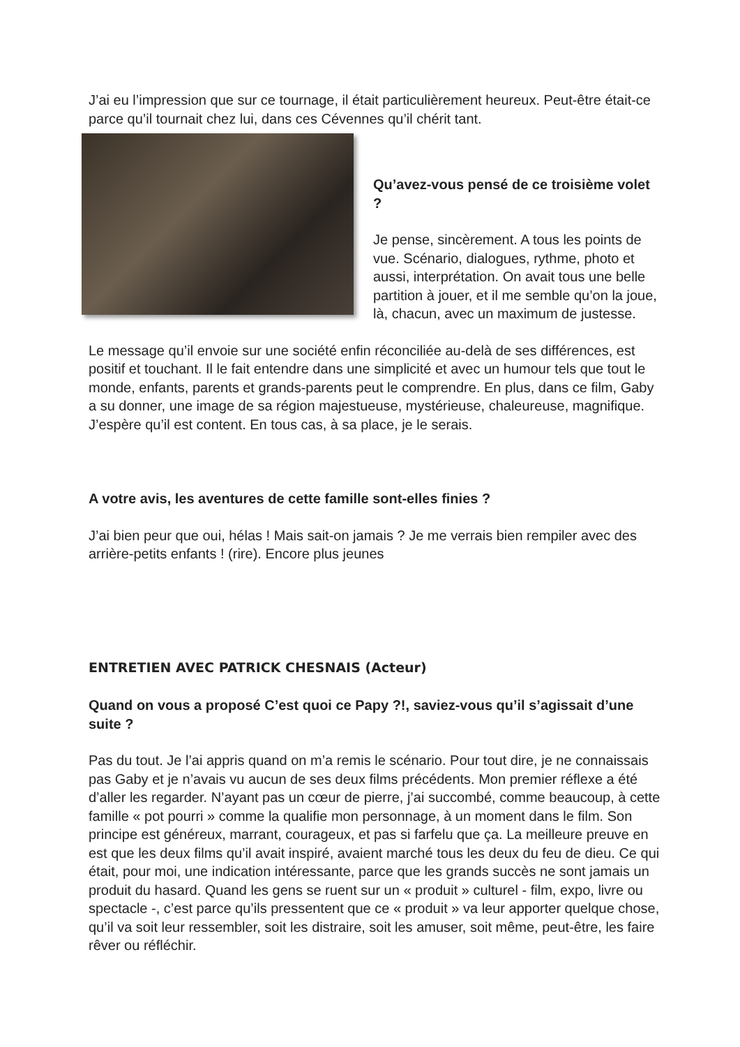J’ai eu l’impression que sur ce tournage, il était particulièrement heureux. Peut-être était-ce parce qu’il tournait chez lui, dans ces Cévennes qu’il chérit tant.
Qu’avez-vous pensé de ce troisième volet ?
Je pense, sincèrement. A tous les points de vue. Scénario, dialogues, rythme, photo et aussi, interprétation. On avait tous une belle partition à jouer, et il me semble qu’on la joue, là, chacun, avec un maximum de justesse.
Le message qu’il envoie sur une société enfin réconciliée au-delà de ses différences, est positif et touchant. Il le fait entendre dans une simplicité et avec un humour tels que tout le monde, enfants, parents et grands-parents peut le comprendre. En plus, dans ce film, Gaby a su donner, une image de sa région majestueuse, mystérieuse, chaleureuse, magnifique. J’espère qu’il est content. En tous cas, à sa place, je le serais.
A votre avis, les aventures de cette famille sont-elles finies ?
J’ai bien peur que oui, hélas ! Mais sait-on jamais ? Je me verrais bien rempiler avec des arrière-petits enfants ! (rire). Encore plus jeunes
ENTRETIEN AVEC PATRICK CHESNAIS (Acteur)
Quand on vous a proposé C’est quoi ce Papy ?!, saviez-vous qu’il s’agissait d’une suite ?
Pas du tout. Je l’ai appris quand on m’a remis le scénario. Pour tout dire, je ne connaissais pas Gaby et je n’avais vu aucun de ses deux films précédents. Mon premier réflexe a été d’aller les regarder. N’ayant pas un cœur de pierre, j’ai succombé, comme beaucoup, à cette famille « pot pourri » comme la qualifie mon personnage, à un moment dans le film. Son principe est généreux, marrant, courageux, et pas si farfelu que ça. La meilleure preuve en est que les deux films qu’il avait inspiré, avaient marché tous les deux du feu de dieu. Ce qui était, pour moi, une indication intéressante, parce que les grands succès ne sont jamais un produit du hasard. Quand les gens se ruent sur un « produit » culturel - film, expo, livre ou spectacle -, c’est parce qu’ils pressentent que ce « produit » va leur apporter quelque chose, qu’il va soit leur ressembler, soit les distraire, soit les amuser, soit même, peut-être, les faire rêver ou réfléchir.